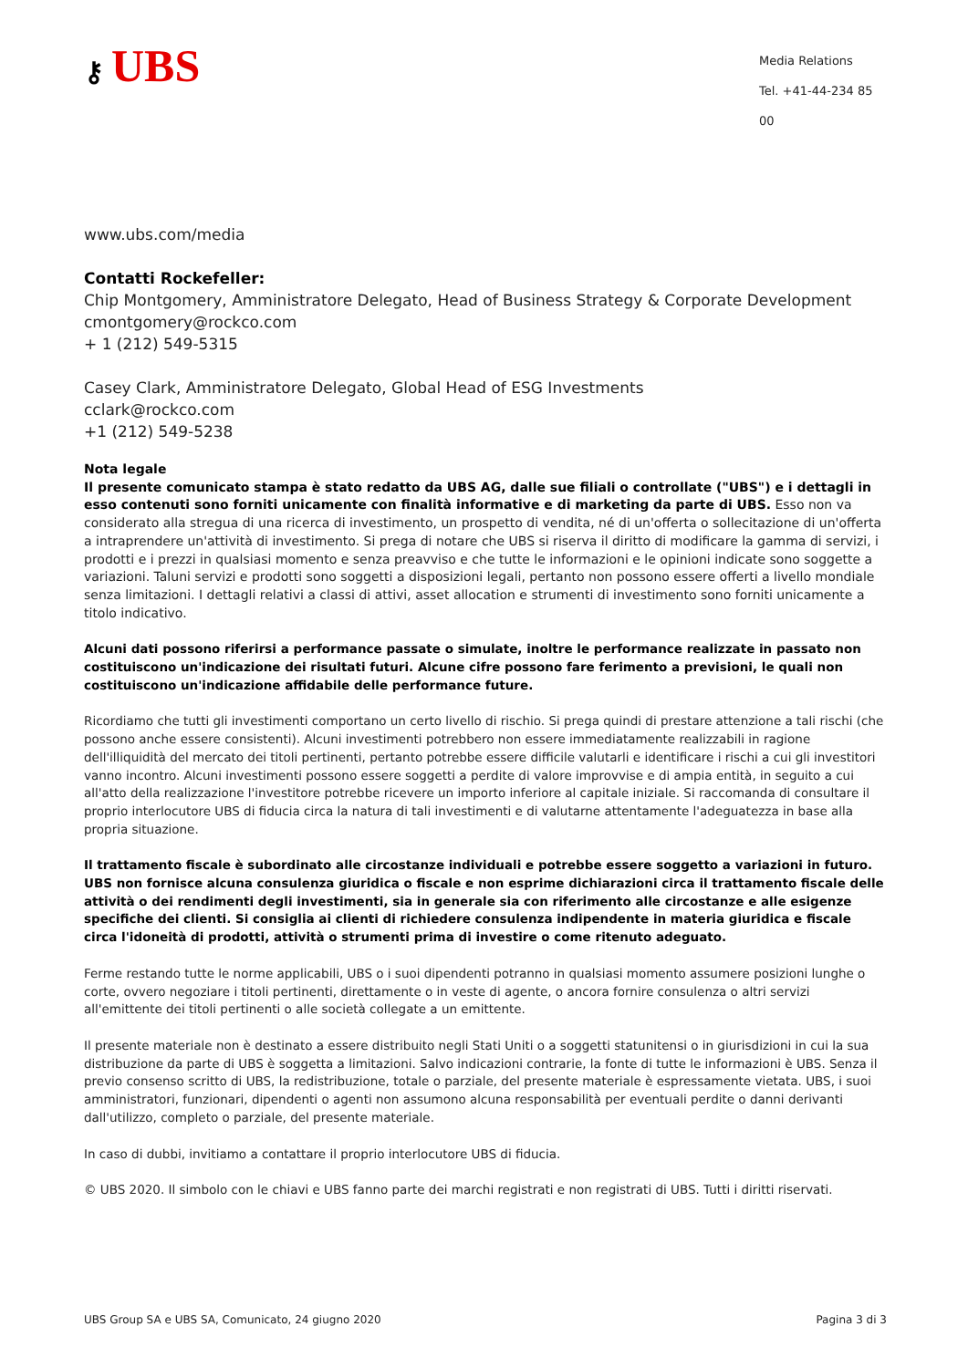⚷ UBS
Media Relations
Tel. +41-44-234 85 00
www.ubs.com/media
Contatti Rockefeller:
Chip Montgomery, Amministratore Delegato, Head of Business Strategy & Corporate Development
cmontgomery@rockco.com
+ 1 (212) 549-5315
Casey Clark, Amministratore Delegato, Global Head of ESG Investments
cclark@rockco.com
+1 (212) 549-5238
Nota legale
Il presente comunicato stampa è stato redatto da UBS AG, dalle sue filiali o controllate ("UBS") e i dettagli in esso contenuti sono forniti unicamente con finalità informative e di marketing da parte di UBS. Esso non va considerato alla stregua di una ricerca di investimento, un prospetto di vendita, né di un'offerta o sollecitazione di un'offerta a intraprendere un'attività di investimento. Si prega di notare che UBS si riserva il diritto di modificare la gamma di servizi, i prodotti e i prezzi in qualsiasi momento e senza preavviso e che tutte le informazioni e le opinioni indicate sono soggette a variazioni. Taluni servizi e prodotti sono soggetti a disposizioni legali, pertanto non possono essere offerti a livello mondiale senza limitazioni. I dettagli relativi a classi di attivi, asset allocation e strumenti di investimento sono forniti unicamente a titolo indicativo.
Alcuni dati possono riferirsi a performance passate o simulate, inoltre le performance realizzate in passato non costituiscono un'indicazione dei risultati futuri. Alcune cifre possono fare ferimento a previsioni, le quali non costituiscono un'indicazione affidabile delle performance future.
Ricordiamo che tutti gli investimenti comportano un certo livello di rischio. Si prega quindi di prestare attenzione a tali rischi (che possono anche essere consistenti). Alcuni investimenti potrebbero non essere immediatamente realizzabili in ragione dell'illiquidità del mercato dei titoli pertinenti, pertanto potrebbe essere difficile valutarli e identificare i rischi a cui gli investitori vanno incontro. Alcuni investimenti possono essere soggetti a perdite di valore improvvise e di ampia entità, in seguito a cui all'atto della realizzazione l'investitore potrebbe ricevere un importo inferiore al capitale iniziale. Si raccomanda di consultare il proprio interlocutore UBS di fiducia circa la natura di tali investimenti e di valutarne attentamente l'adeguatezza in base alla propria situazione.
Il trattamento fiscale è subordinato alle circostanze individuali e potrebbe essere soggetto a variazioni in futuro. UBS non fornisce alcuna consulenza giuridica o fiscale e non esprime dichiarazioni circa il trattamento fiscale delle attività o dei rendimenti degli investimenti, sia in generale sia con riferimento alle circostanze e alle esigenze specifiche dei clienti. Si consiglia ai clienti di richiedere consulenza indipendente in materia giuridica e fiscale circa l'idoneità di prodotti, attività o strumenti prima di investire o come ritenuto adeguato.
Ferme restando tutte le norme applicabili, UBS o i suoi dipendenti potranno in qualsiasi momento assumere posizioni lunghe o corte, ovvero negoziare i titoli pertinenti, direttamente o in veste di agente, o ancora fornire consulenza o altri servizi all'emittente dei titoli pertinenti o alle società collegate a un emittente.
Il presente materiale non è destinato a essere distribuito negli Stati Uniti o a soggetti statunitensi o in giurisdizioni in cui la sua distribuzione da parte di UBS è soggetta a limitazioni. Salvo indicazioni contrarie, la fonte di tutte le informazioni è UBS. Senza il previo consenso scritto di UBS, la redistribuzione, totale o parziale, del presente materiale è espressamente vietata. UBS, i suoi amministratori, funzionari, dipendenti o agenti non assumono alcuna responsabilità per eventuali perdite o danni derivanti dall'utilizzo, completo o parziale, del presente materiale.
In caso di dubbi, invitiamo a contattare il proprio interlocutore UBS di fiducia.
© UBS 2020. Il simbolo con le chiavi e UBS fanno parte dei marchi registrati e non registrati di UBS. Tutti i diritti riservati.
UBS Group SA e UBS SA, Comunicato, 24 giugno 2020 Pagina 3 di 3